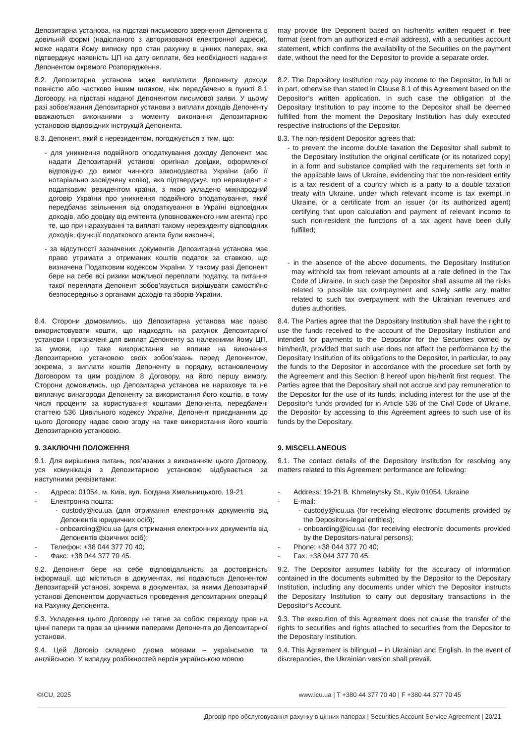Депозитарна установа, на підставі письмового звернення Депонента в довільній формі (надісланого з авторизованої електронної адреси), може надати йому виписку про стан рахунку в цінних паперах, яка підтверджує наявність ЦП на дату виплати, без необхідності надання Депонентом окремого Розпорядження.
may provide the Deponent based on his/her/its written request in free format (sent from an authorized e-mail address), with a securities account statement, which confirms the availability of the Securities on the payment date, without the need for the Depositor to provide a separate order.
8.2. Депозитарна установа може виплатити Депоненту доходи повністю або частково іншим шляхом, ніж передбачено в пункті 8.1 Договору, на підставі наданої Депонентом письмової заяви. У цьому разі зобов’язання Депозитарної установи з виплати доходів Депоненту вважаються виконаними з моменту виконання Депозитарною установою відповідних інструкцій Депонента.
8.2. The Depository Institution may pay income to the Depositor, in full or in part, otherwise than stated in Clause 8.1 of this Agreement based on the Depositor’s written application. In such case the obligation of the Depositary Institution to pay income to the Depositor shall be deemed fulfilled from the moment the Depositary Institution has duly executed respective instructions of the Depositor.
8.3. Депонент, який є нерезидентом, погоджується з тим, що:
- для уникнення подвійного оподаткування доходу Депонент має надати Депозитарній установі оригінал довідки, оформленої відповідно до вимог чинного законодавства України (або її нотаріально засвідчену копію), яка підтверджує, що нерезидент є податковим резидентом країни, з якою укладено міжнародний договір України про уникнення подвійного оподаткування, який передбачає звільнення від оподаткування в Україні відповідних доходів, або довідку від емітента (уповноваженого ним агента) про те, що при нарахуванні та виплаті такому нерезиденту відповідних доходів, функції податкового агента були виконані;
- за відсутності зазначених документів Депозитарна установа має право утримати з отриманих коштів податок за ставкою, що визначена Податковим кодексом України. У такому разі Депонент бере на себе всі ризики можливої переплати податку, та питання такої переплати Депонент зобов’язується вирішувати самостійно безпосередньо з органами доходів та зборів України.
8.3. The non-resident Depositor agrees that:
- to prevent the income double taxation the Depositor shall submit to the Depositary Institution the original certificate (or its notarized copy) in a form and substance complied with the requirements set forth in the applicable laws of Ukraine, evidencing that the non-resident entity is a tax resident of a country which is a party to a double taxation treaty with Ukraine, under which relevant income is tax exempt in Ukraine, or a certificate from an issuer (or its authorized agent) certifying that upon calculation and payment of relevant income to such non-resident the functions of a tax agent have been dully fulfilled;
- in the absence of the above documents, the Depositary Institution may withhold tax from relevant amounts at a rate defined in the Tax Code of Ukraine. In such case the Depositor shall assume all the risks related to possible tax overpayment and solely settle any matter related to such tax overpayment with the Ukrainian revenues and duties authorities.
8.4. Сторони домовились, що Депозитарна установа має право використовувати кошти, що надходять на рахунок Депозитарної установи і призначені для виплат Депоненту за належними йому ЦП, за умови, що таке використання не вплине на виконання Депозитарною установою своїх зобов’язань перед Депонентом, зокрема, з виплати коштів Депоненту в порядку, встановленому Договором та цим розділом 8 Договору, на його першу вимогу. Сторони домовились, що Депозитарна установа не нараховує та не виплачує винагороди Депоненту за використання його коштів, в тому числі проценти за користування коштами Депонента, передбачені статтею 536 Цивільного кодексу України, Депонент приєднанням до цього Договору надає свою згоду на таке використання його коштів Депозитарною установою.
8.4. The Parties agree that the Depositary Institution shall have the right to use the funds received to the account of the Depositary Institution and intended for payments to the Depositor for the Securities owned by him/her/it, provided that such use does not affect the performance by the Depositary Institution of its obligations to the Depositor, in particular, to pay the funds to the Depositor in accordance with the procedure set forth by the Agreement and this Section 8 hereof upon his/her/it first request. The Parties agree that the Depositary shall not accrue and pay remuneration to the Depositor for the use of its funds, including interest for the use of the Depositor's funds provided for in Article 536 of the Civil Code of Ukraine, the Depositor by accessing to this Agreement agrees to such use of its funds by the Depositary.
9. ЗАКЛЮЧНІ ПОЛОЖЕННЯ 9. MISCELLANEOUS
9.1. Для вирішення питань, пов’язаних з виконанням цього Договору, уся комунікація з Депозитарною установою відбувається за наступними реквізитами:
9.1. The contact details of the Depository Institution for resolving any matters related to this Agreement performance are following:
- Адреса: 01054, м. Київ, вул. Богдана Хмельницького, 19-21
- Електронна пошта:
- custody@icu.ua (для отримання електронних документів від Депонентів юридичних осіб);
- onboarding@icu.ua (для отримання електронних документів від Депонентів фізичних осіб);
- Телефон: +38 044 377 70 40;
- Факс: +38 044 377 70 45.
- Address: 19-21 B. Khmelnytsky St., Kyiv 01054, Ukraine
- E-mail:
- custody@icu.ua (for receiving electronic documents provided by the Depositors-legal entities);
- onboarding@icu.ua (for receiving electronic documents provided by the Depositors-natural persons);
- Phone: +38 044 377 70 40;
- Fax: +38 044 377 70 45.
9.2. Депонент бере на себе відповідальність за достовірність інформації, що міститься в документах, які подаються Депонентом Депозитарній установі, зокрема в документах, за якими Депозитарній установі Депонентом доручається проведення депозитарних операцій на Рахунку Депонента.
9.2. The Depositor assumes liability for the accuracy of information contained in the documents submitted by the Depositor to the Depositary Institution, including any documents under which the Depositor instructs the Depositary Institution to carry out depositary transactions in the Depositor’s Account.
9.3. Укладення цього Договору не тягне за собою переходу прав на цінні папери та прав за цінними паперами Депонента до Депозитарної установи.
9.3. The execution of this Agreement does not cause the transfer of the rights to securities and rights attached to securities from the Depositor to the Depositary Institution.
9.4. Цей Договір складено двома мовами – українською та англійською. У випадку розбіжностей версія українською мовою
9.4. This Agreement is bilingual – in Ukrainian and English. In the event of discrepancies, the Ukrainian version shall prevail.
©ICU, 2025 www.icu.ua | T +380 44 377 70 40 | F +380 44 377 70 45
Договір про обслуговування рахунку в цінних паперах | Securities Account Service Agreement | 20/21